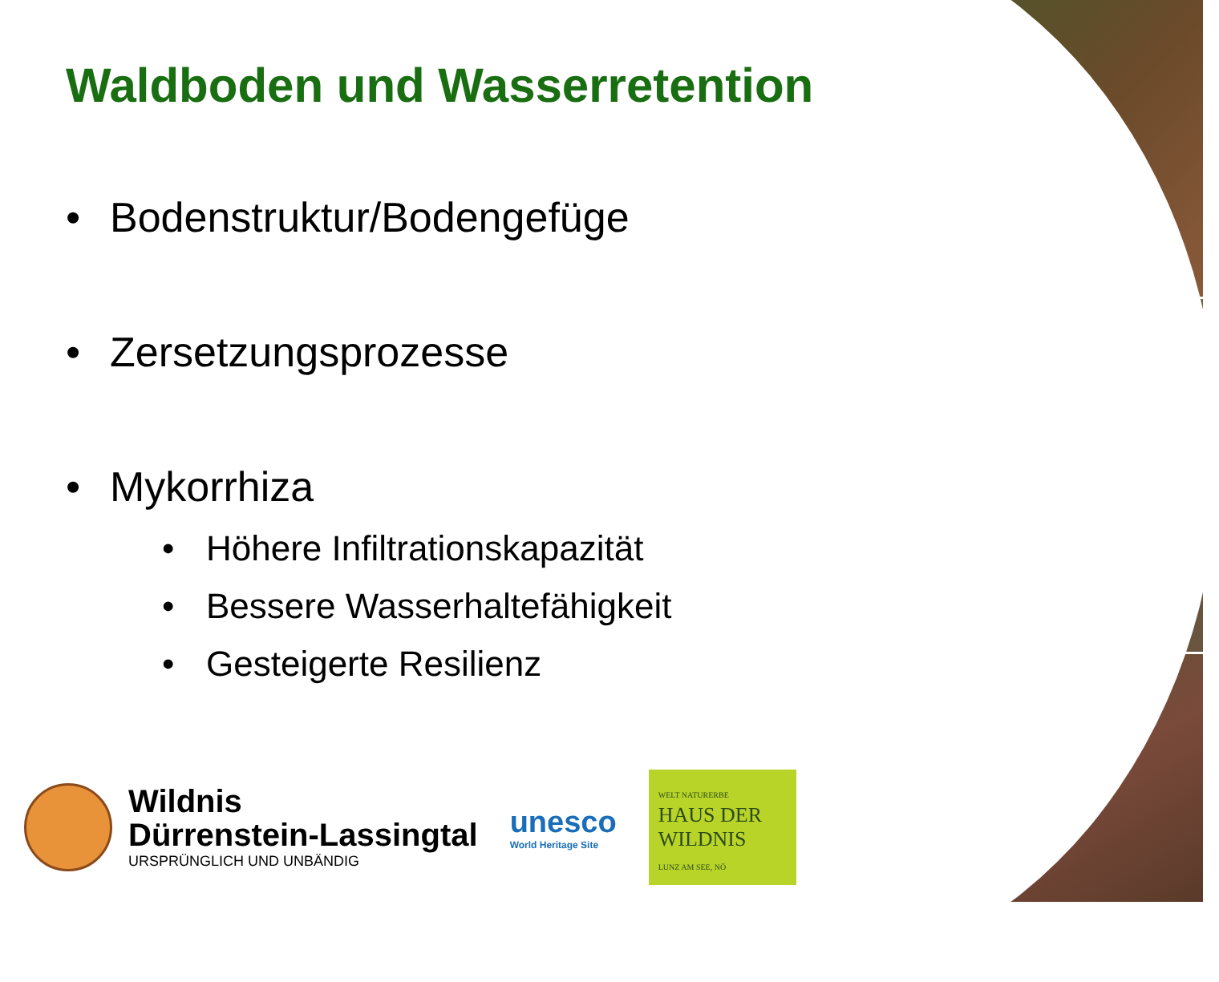Waldboden und Wasserretention
• Bodenstruktur/Bodengefüge
• Zersetzungsprozesse
• Mykorrhiza
• Höhere Infiltrationskapazität
• Bessere Wasserhaltefähigkeit
• Gesteigerte Resilienz
Wildnis
Dürrenstein-Lassingtal
URSPRÜNGLICH UND UNBÄNDIG
unesco
World Heritage Site
WELT NATURERBE
HAUS DER WILDNIS
LUNZ AM SEE, NÖ